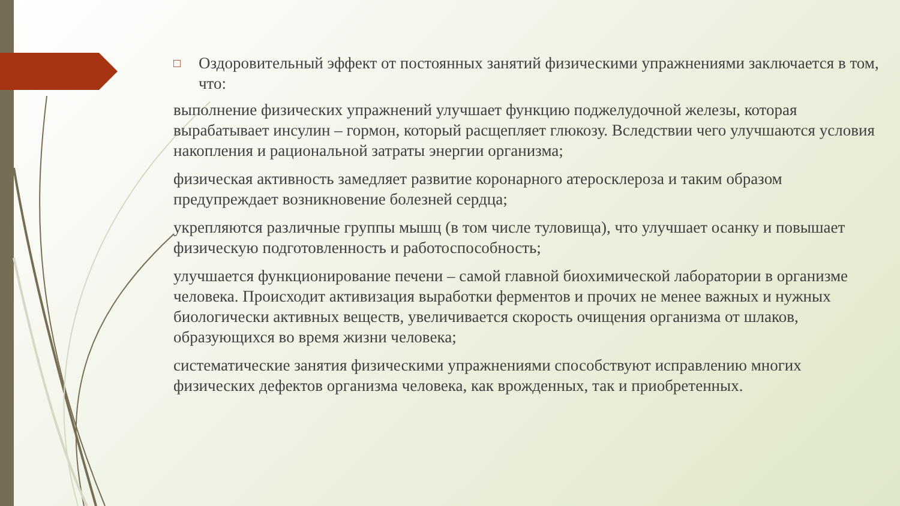□ Оздоровительный эффект от постоянных занятий физическими упражнениями заключается в том, что:
выполнение физических упражнений улучшает функцию поджелудочной железы, которая вырабатывает инсулин – гормон, который расщепляет глюкозу. Вследствии чего улучшаются условия накопления и рациональной затраты энергии организма;
физическая активность замедляет развитие коронарного атеросклероза и таким образом предупреждает возникновение болезней сердца;
укрепляются различные группы мышц (в том числе туловища), что улучшает осанку и повышает физическую подготовленность и работоспособность;
улучшается функционирование печени – самой главной биохимической лаборатории в организме человека. Происходит активизация выработки ферментов и прочих не менее важных и нужных биологически активных веществ, увеличивается скорость очищения организма от шлаков, образующихся во время жизни человека;
систематические занятия физическими упражнениями способствуют исправлению многих физических дефектов организма человека, как врожденных, так и приобретенных.